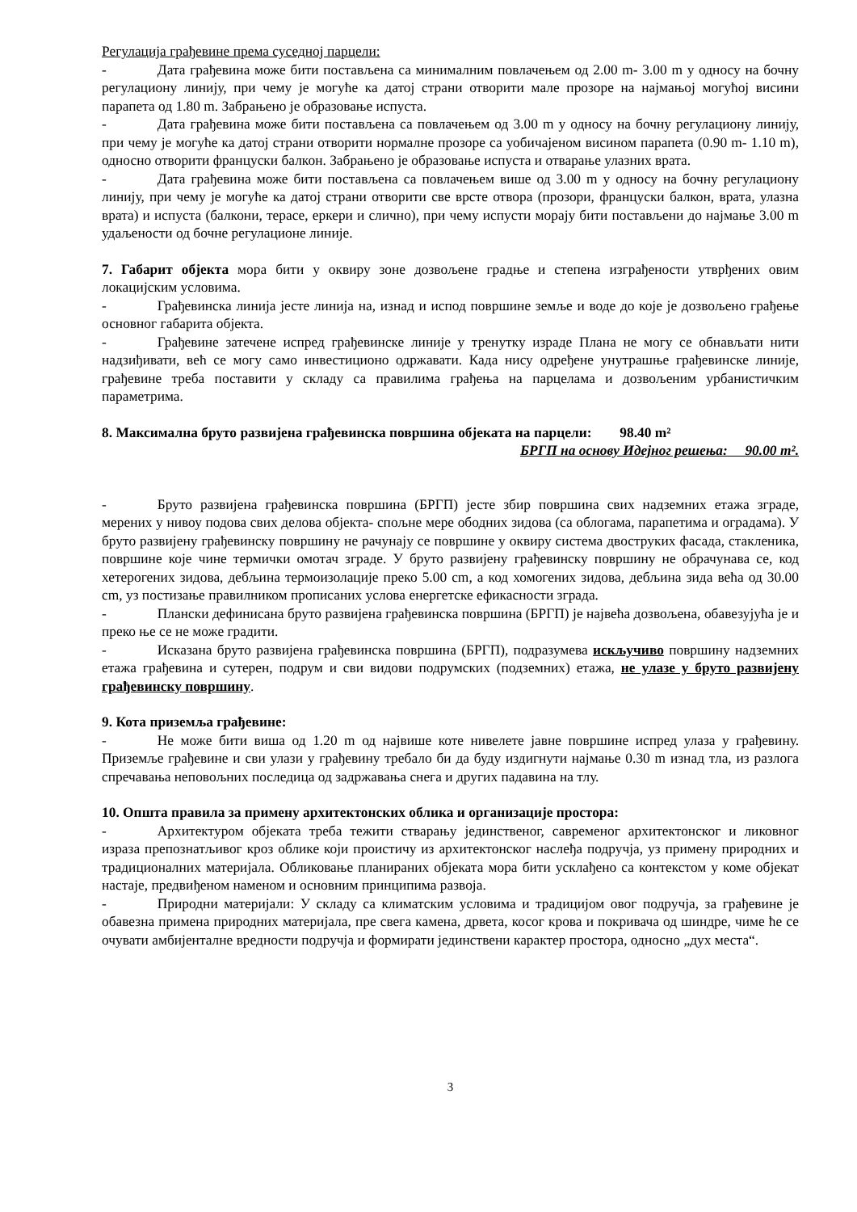Регулација грађевине према суседној парцели:
- Дата грађевина може бити постављена са минималним повлачењем од 2.00 m- 3.00 m у односу на бочну регулациону линију, при чему је могуће ка датој страни отворити мале прозоре на најмањој могућој висини парапета од 1.80 m. Забрањено је образовање испуста.
- Дата грађевина може бити постављена са повлачењем од 3.00 m у односу на бочну регулациону линију, при чему је могуће ка датој страни отворити нормалне прозоре са уобичајеном висином парапета (0.90 m- 1.10 m), односно отворити француски балкон. Забрањено је образовање испуста и отварање улазних врата.
- Дата грађевина може бити постављена са повлачењем више од 3.00 m у односу на бочну регулациону линију, при чему је могуће ка датој страни отворити све врсте отвора (прозори, француски балкон, врата, улазна врата) и испуста (балкони, терасе, еркери и слично), при чему испусти морају бити постављени до најмање 3.00 m удаљености од бочне регулационе линије.
7. Габарит објекта мора бити у оквиру зоне дозвољене градње и степена изграђености утврђених овим локацијским условима.
- Грађевинска линија јесте линија на, изнад и испод површине земље и воде до које је дозвољено грађење основног габарита објекта.
- Грађевине затечене испред грађевинске линије у тренутку израде Плана не могу се обнављати нити надзиђивати, већ се могу само инвестиционо одржавати. Када нису одређене унутрашње грађевинске линије, грађевине треба поставити у складу са правилима грађења на парцелама и дозвољеним урбанистичким параметрима.
8. Максимална бруто развијена грађевинска површина објеката на парцели: 98.40 m²
БРГП на основу Идејног решења: 90.00 m².
- Бруто развијена грађевинска површина (БРГП) јесте збир површина свих надземних етажа зграде, мерених у нивоу подова свих делова објекта- спољне мере ободних зидова (са облогама, парапетима и оградама). У бруто развијену грађевинску површину не рачунају се површине у оквиру система двоструких фасада, стакленика, површине које чине термички омотач зграде. У бруто развијену грађевинску површину не обрачунава се, код хетерогених зидова, дебљина термоизолације преко 5.00 cm, а код хомогених зидова, дебљина зида већа од 30.00 cm, уз постизање правилником прописаних услова енергетске ефикасности зграда.
- Плански дефинисана бруто развијена грађевинска површина (БРГП) је највећа дозвољена, обавезујућа је и преко ње се не може градити.
- Исказана бруто развијена грађевинска површина (БРГП), подразумева искључиво површину надземних етажа грађевина и сутерен, подрум и сви видови подрумских (подземних) етажа, не улазе у бруто развијену грађевинску површину.
9. Кота приземља грађевине:
- Не може бити виша од 1.20 m од највише коте нивелете јавне површине испред улаза у грађевину. Приземље грађевине и сви улази у грађевину требало би да буду издигнути најмање 0.30 m изнад тла, из разлога спречавања неповољних последица од задржавања снега и других падавина на тлу.
10. Општа правила за примену архитектонских облика и организације простора:
- Архитектуром објеката треба тежити стварању јединственог, савременог архитектонског и ликовног израза препознатљивог кроз облике који проистичу из архитектонског наслеђа подручја, уз примену природних и традиционалних материјала. Обликовање планираних објеката мора бити усклађено са контекстом у коме објекат настаје, предвиђеном наменом и основним принципима развоја.
- Природни материјали: У складу са климатским условима и традицијом овог подручја, за грађевине је обавезна примена природних материјала, пре свега камена, дрвета, косог крова и покривача од шиндре, чиме ће се очувати амбијенталне вредности подручја и формирати јединствени карактер простора, односно „дух места“.
3